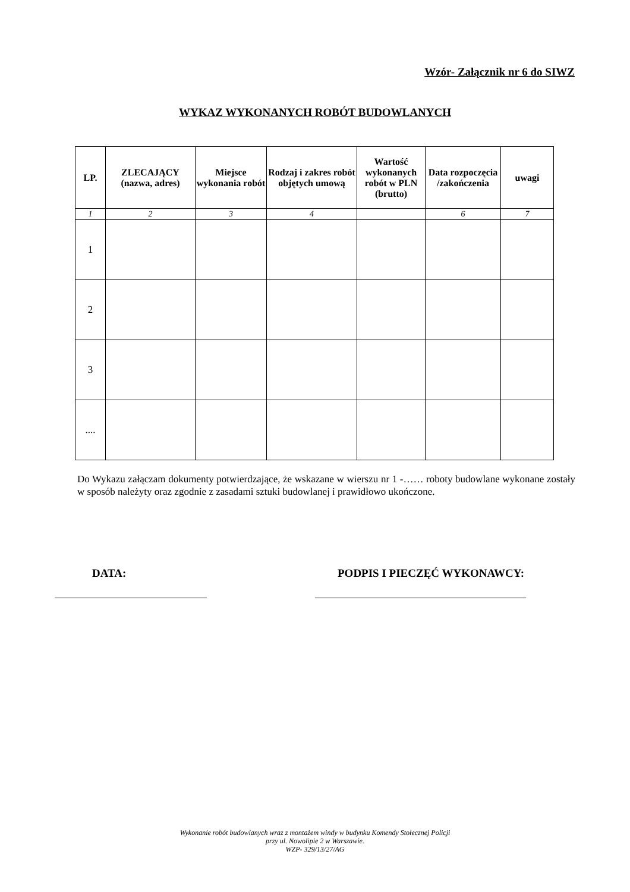Wzór- Załącznik nr 6 do SIWZ
WYKAZ WYKONANYCH ROBÓT BUDOWLANYCH
| LP. | ZLECAJĄCY (nazwa, adres) | Miejsce wykonania robót | Rodzaj i zakres robót objętych umową | Wartość wykonanych robót w PLN (brutto) | Data rozpoczęcia /zakończenia | uwagi |
| --- | --- | --- | --- | --- | --- | --- |
| 1 | 2 | 3 | 4 | | 6 | 7 |
| 1 | | | | | | |
| 2 | | | | | | |
| 3 | | | | | | |
| .... | | | | | | |
Do Wykazu załączam dokumenty potwierdzające, że wskazane w wierszu nr 1 -…… roboty budowlane wykonane zostały w sposób należyty oraz zgodnie z zasadami sztuki budowlanej i prawidłowo ukończone.
DATA: PODPIS I PIECZĘĆ WYKONAWCY:
Wykonanie robót budowlanych wraz z montażem windy w budynku Komendy Stołecznej Policji
przy ul. Nowolipie 2 w Warszawie.
WZP- 329/13/27/AG